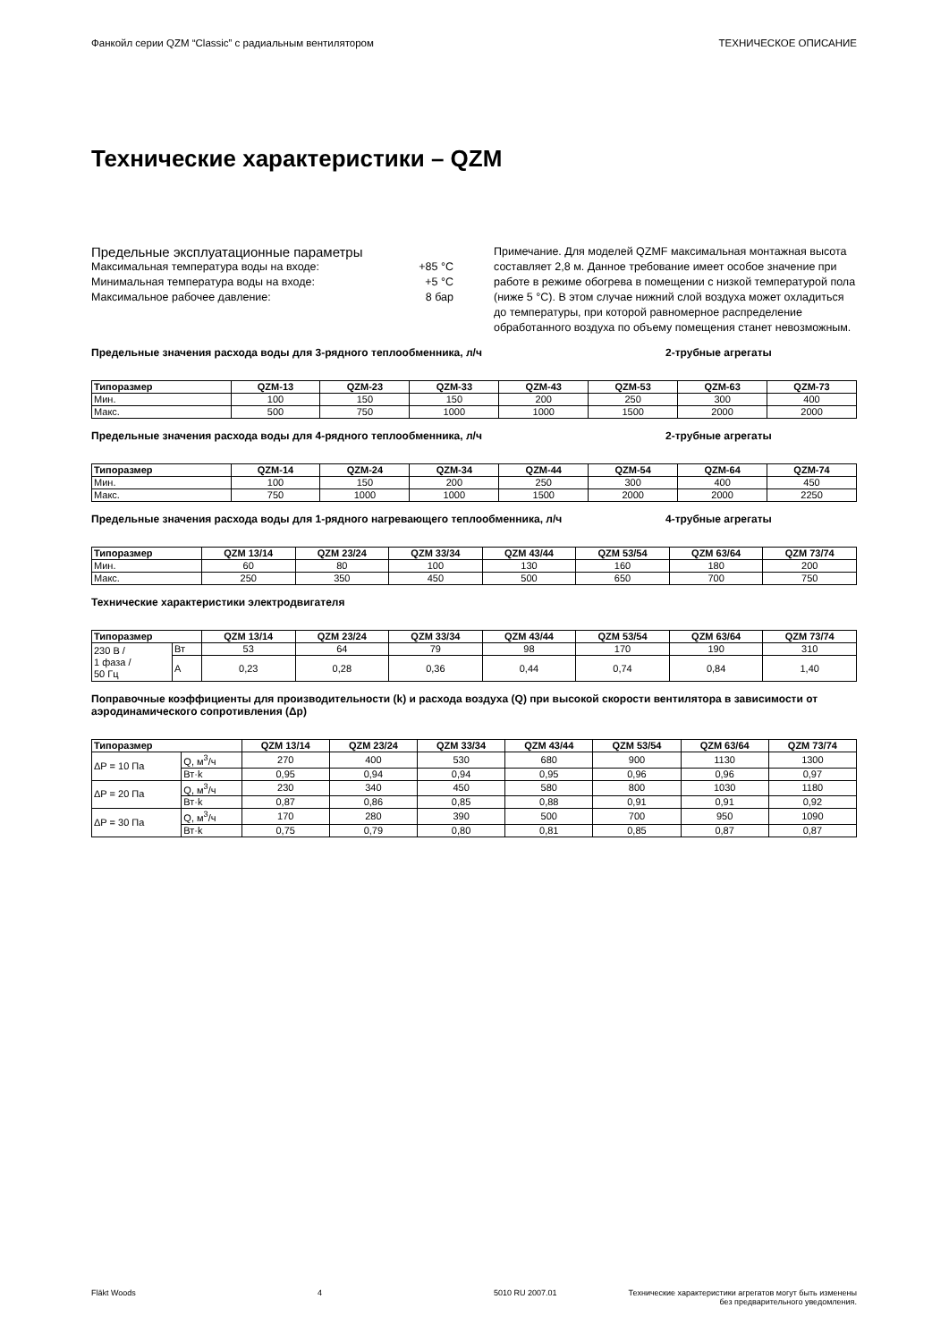Фанкойл серии QZM “Classic” с радиальным вентилятором ТЕХНИЧЕСКОЕ ОПИСАНИЕ
Технические характеристики – QZM
Предельные эксплуатационные параметры
Максимальная температура воды на входе: +85 °C
Минимальная температура воды на входе: +5 °C
Максимальное рабочее давление: 8 бар
Примечание. Для моделей QZMF максимальная монтажная высота составляет 2,8 м. Данное требование имеет особое значение при работе в режиме обогрева в помещении с низкой температурой пола (ниже 5 °C). В этом случае нижний слой воздуха может охладиться до температуры, при которой равномерное распределение обработанного воздуха по объему помещения станет невозможным.
Предельные значения расхода воды для 3-рядного теплообменника, л/ч 2-трубные агрегаты
| Типоразмер | QZM-13 | QZM-23 | QZM-33 | QZM-43 | QZM-53 | QZM-63 | QZM-73 |
| --- | --- | --- | --- | --- | --- | --- | --- |
| Мин. | 100 | 150 | 150 | 200 | 250 | 300 | 400 |
| Макс. | 500 | 750 | 1000 | 1000 | 1500 | 2000 | 2000 |
Предельные значения расхода воды для 4-рядного теплообменника, л/ч 2-трубные агрегаты
| Типоразмер | QZM-14 | QZM-24 | QZM-34 | QZM-44 | QZM-54 | QZM-64 | QZM-74 |
| --- | --- | --- | --- | --- | --- | --- | --- |
| Мин. | 100 | 150 | 200 | 250 | 300 | 400 | 450 |
| Макс. | 750 | 1000 | 1000 | 1500 | 2000 | 2000 | 2250 |
Предельные значения расхода воды для 1-рядного нагревающего теплообменника, л/ч 4-трубные агрегаты
| Типоразмер | QZM 13/14 | QZM 23/24 | QZM 33/34 | QZM 43/44 | QZM 53/54 | QZM 63/64 | QZM 73/74 |
| --- | --- | --- | --- | --- | --- | --- | --- |
| Мин. | 60 | 80 | 100 | 130 | 160 | 180 | 200 |
| Макс. | 250 | 350 | 450 | 500 | 650 | 700 | 750 |
Технические характеристики электродвигателя
| Типоразмер | | QZM 13/14 | QZM 23/24 | QZM 33/34 | QZM 43/44 | QZM 53/54 | QZM 63/64 | QZM 73/74 |
| --- | --- | --- | --- | --- | --- | --- | --- | --- |
| 230 В / 1 фаза / 50 Гц | Вт | 53 | 64 | 79 | 98 | 170 | 190 | 310 |
| | А | 0,23 | 0,28 | 0,36 | 0,44 | 0,74 | 0,84 | 1,40 |
Поправочные коэффициенты для производительности (k) и расхода воздуха (Q) при высокой скорости вентилятора в зависимости от аэродинамического сопротивления (Δp)
| Типоразмер | | QZM 13/14 | QZM 23/24 | QZM 33/34 | QZM 43/44 | QZM 53/54 | QZM 63/64 | QZM 73/74 |
| --- | --- | --- | --- | --- | --- | --- | --- | --- |
| ΔP = 10 Па | Q, м<sup>3</sup>/ч | 270 | 400 | 530 | 680 | 900 | 1130 | 1300 |
| | Вт·k | 0,95 | 0,94 | 0,94 | 0,95 | 0,96 | 0,96 | 0,97 |
| ΔP = 20 Па | Q, м<sup>3</sup>/ч | 230 | 340 | 450 | 580 | 800 | 1030 | 1180 |
| | Вт·k | 0,87 | 0,86 | 0,85 | 0,88 | 0,91 | 0,91 | 0,92 |
| ΔP = 30 Па | Q, м<sup>3</sup>/ч | 170 | 280 | 390 | 500 | 700 | 950 | 1090 |
| | Вт·k | 0,75 | 0,79 | 0,80 | 0,81 | 0,85 | 0,87 | 0,87 |
Fläkt Woods 4 5010 RU 2007.01 Технические характеристики агрегатов могут быть изменены
без предварительного уведомления.